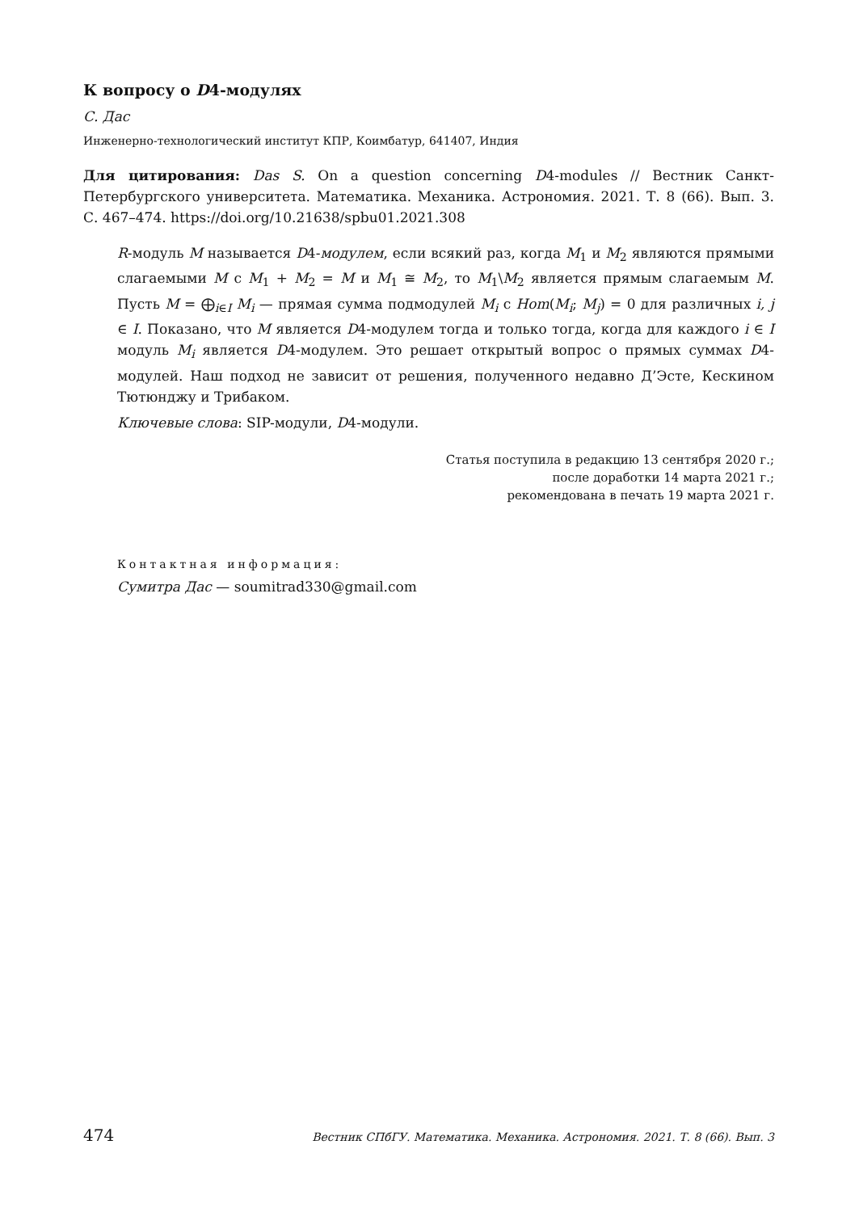К вопросу о D4-модулях
С. Дас
Инженерно-технологический институт КПР, Коимбатур, 641407, Индия
Для цитирования: Das S. On a question concerning D4-modules // Вестник Санкт-Петербургского университета. Математика. Механика. Астрономия. 2021. Т. 8 (66). Вып. 3. С. 467–474. https://doi.org/10.21638/spbu01.2021.308
R-модуль M называется D4-модулем, если всякий раз, когда M<sub>1</sub> и M<sub>2</sub> являются прямыми слагаемыми M с M<sub>1</sub> + M<sub>2</sub> = M и M<sub>1</sub> ≅ M<sub>2</sub>, то M<sub>1</sub>\M<sub>2</sub> является прямым слагаемым M. Пусть M = ⨁<sub>i∈I</sub> M<sub>i</sub> — прямая сумма подмодулей M<sub>i</sub> с Hom(M<sub>i</sub>; M<sub>j</sub>) = 0 для различных i, j ∈ I. Показано, что M является D4-модулем тогда и только тогда, когда для каждого i ∈ I модуль M<sub>i</sub> является D4-модулем. Это решает открытый вопрос о прямых суммах D4-модулей. Наш подход не зависит от решения, полученного недавно Д’Эсте, Кескином Тютюнджу и Трибаком.
Ключевые слова: SIP-модули, D4-модули.
Статья поступила в редакцию 13 сентября 2020 г.;
после доработки 14 марта 2021 г.;
рекомендована в печать 19 марта 2021 г.
Контактная информация:
Сумитра Дас — soumitrad330@gmail.com
474 Вестник СПбГУ. Математика. Механика. Астрономия. 2021. Т. 8 (66). Вып. 3